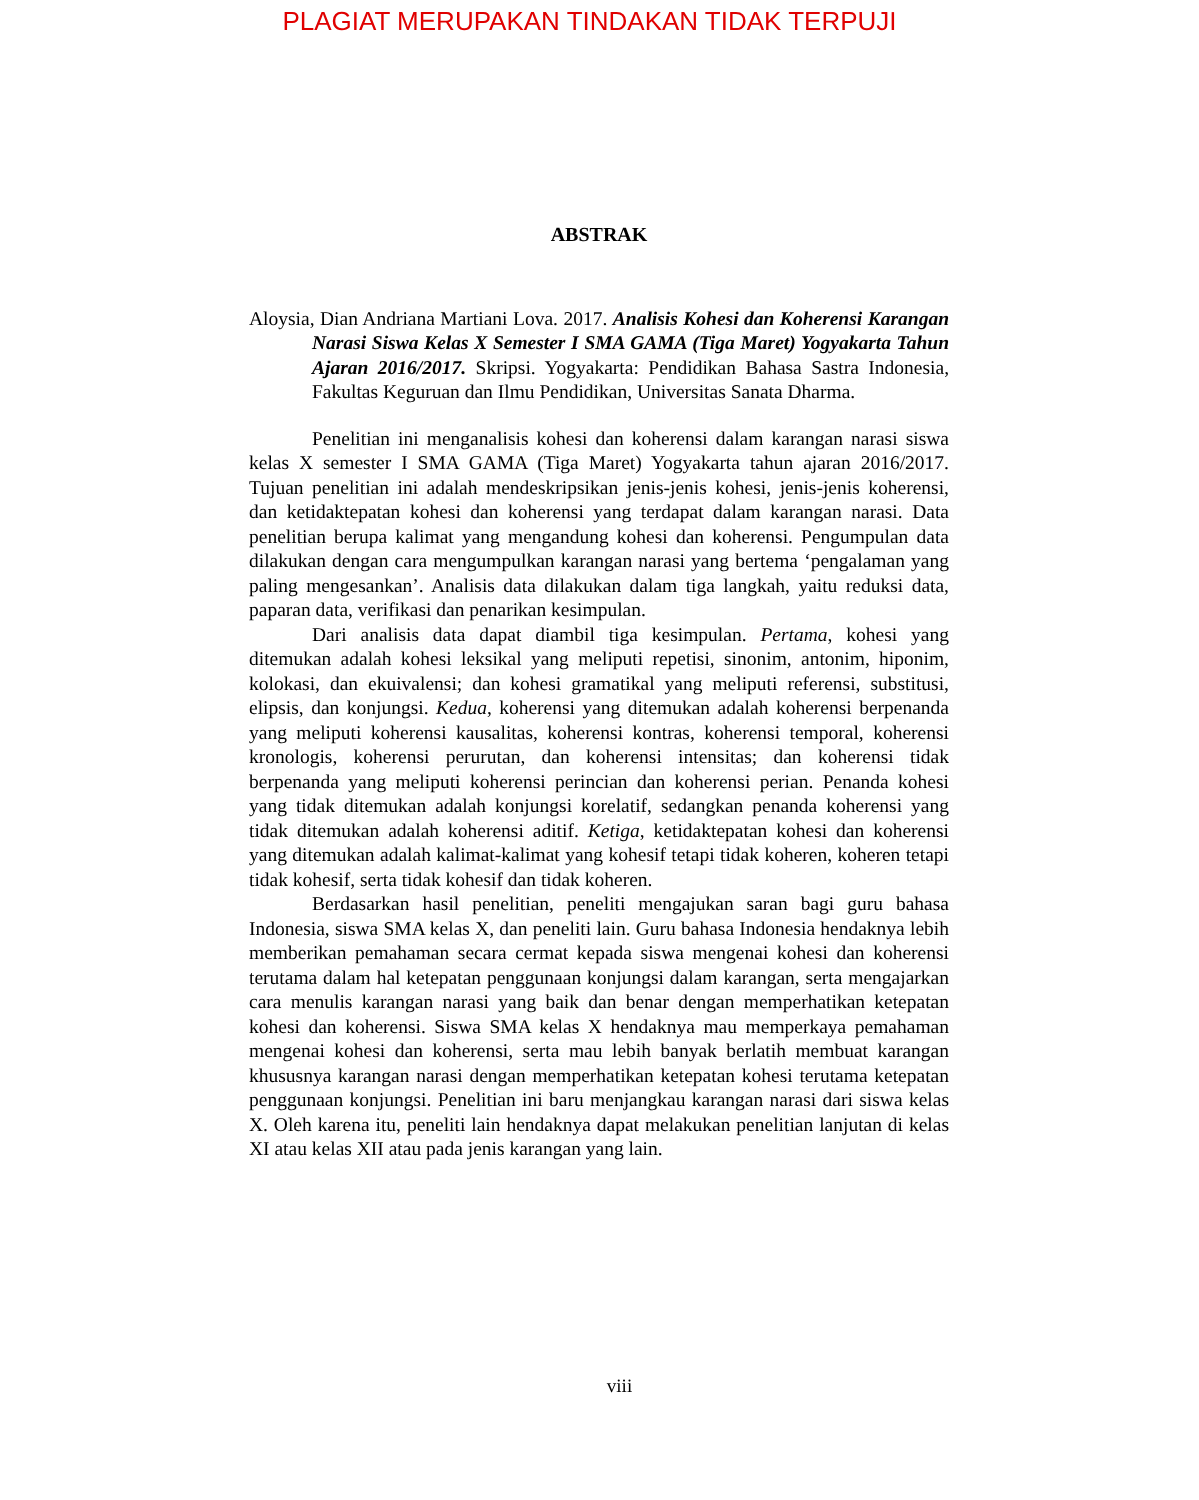PLAGIAT MERUPAKAN TINDAKAN TIDAK TERPUJI
ABSTRAK
Aloysia, Dian Andriana Martiani Lova. 2017. Analisis Kohesi dan Koherensi Karangan Narasi Siswa Kelas X Semester I SMA GAMA (Tiga Maret) Yogyakarta Tahun Ajaran 2016/2017. Skripsi. Yogyakarta: Pendidikan Bahasa Sastra Indonesia, Fakultas Keguruan dan Ilmu Pendidikan, Universitas Sanata Dharma.
Penelitian ini menganalisis kohesi dan koherensi dalam karangan narasi siswa kelas X semester I SMA GAMA (Tiga Maret) Yogyakarta tahun ajaran 2016/2017. Tujuan penelitian ini adalah mendeskripsikan jenis-jenis kohesi, jenis-jenis koherensi, dan ketidaktepatan kohesi dan koherensi yang terdapat dalam karangan narasi. Data penelitian berupa kalimat yang mengandung kohesi dan koherensi. Pengumpulan data dilakukan dengan cara mengumpulkan karangan narasi yang bertema ‘pengalaman yang paling mengesankan’. Analisis data dilakukan dalam tiga langkah, yaitu reduksi data, paparan data, verifikasi dan penarikan kesimpulan.
Dari analisis data dapat diambil tiga kesimpulan. Pertama, kohesi yang ditemukan adalah kohesi leksikal yang meliputi repetisi, sinonim, antonim, hiponim, kolokasi, dan ekuivalensi; dan kohesi gramatikal yang meliputi referensi, substitusi, elipsis, dan konjungsi. Kedua, koherensi yang ditemukan adalah koherensi berpenanda yang meliputi koherensi kausalitas, koherensi kontras, koherensi temporal, koherensi kronologis, koherensi perurutan, dan koherensi intensitas; dan koherensi tidak berpenanda yang meliputi koherensi perincian dan koherensi perian. Penanda kohesi yang tidak ditemukan adalah konjungsi korelatif, sedangkan penanda koherensi yang tidak ditemukan adalah koherensi aditif. Ketiga, ketidaktepatan kohesi dan koherensi yang ditemukan adalah kalimat-kalimat yang kohesif tetapi tidak koheren, koheren tetapi tidak kohesif, serta tidak kohesif dan tidak koheren.
Berdasarkan hasil penelitian, peneliti mengajukan saran bagi guru bahasa Indonesia, siswa SMA kelas X, dan peneliti lain. Guru bahasa Indonesia hendaknya lebih memberikan pemahaman secara cermat kepada siswa mengenai kohesi dan koherensi terutama dalam hal ketepatan penggunaan konjungsi dalam karangan, serta mengajarkan cara menulis karangan narasi yang baik dan benar dengan memperhatikan ketepatan kohesi dan koherensi. Siswa SMA kelas X hendaknya mau memperkaya pemahaman mengenai kohesi dan koherensi, serta mau lebih banyak berlatih membuat karangan khususnya karangan narasi dengan memperhatikan ketepatan kohesi terutama ketepatan penggunaan konjungsi. Penelitian ini baru menjangkau karangan narasi dari siswa kelas X. Oleh karena itu, peneliti lain hendaknya dapat melakukan penelitian lanjutan di kelas XI atau kelas XII atau pada jenis karangan yang lain.
viii